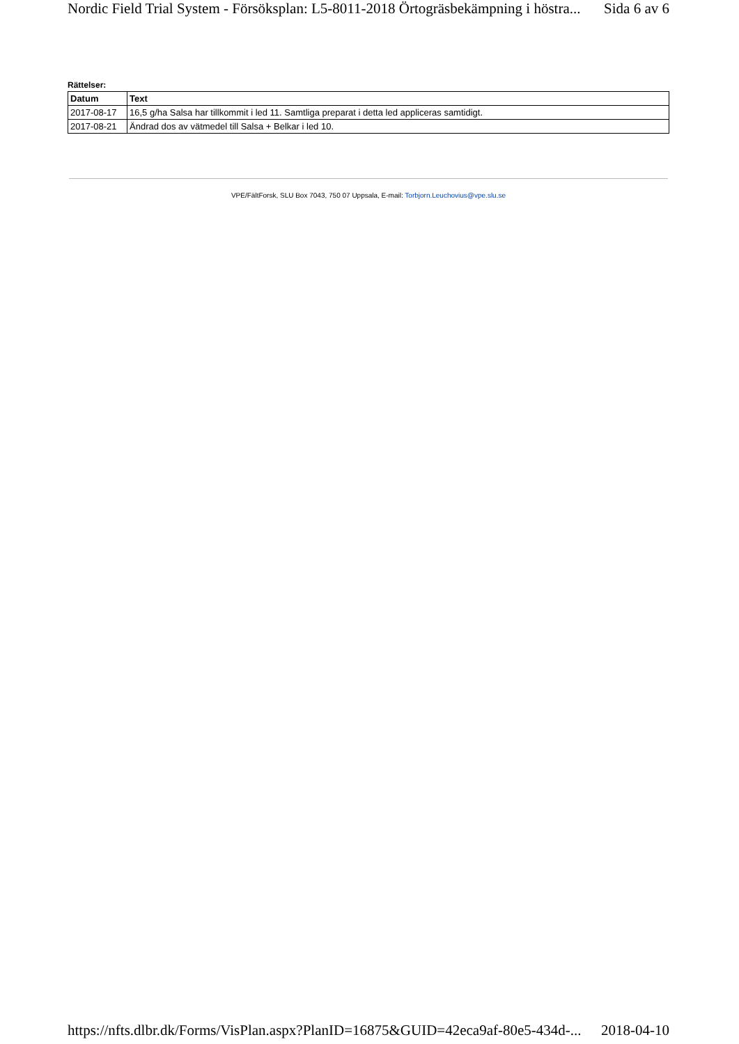Nordic Field Trial System - Försöksplan: L5-8011-2018 Örtogräsbekämpning i höstra... Sida 6 av 6
Rättelser:
| Datum | Text |
| --- | --- |
| 2017-08-17 | 16,5 g/ha Salsa har tillkommit i led 11. Samtliga preparat i detta led appliceras samtidigt. |
| 2017-08-21 | Ändrad dos av vätmedel till Salsa + Belkar i led 10. |
VPE/FältForsk, SLU Box 7043, 750 07 Uppsala, E-mail: Torbjorn.Leuchovius@vpe.slu.se
https://nfts.dlbr.dk/Forms/VisPlan.aspx?PlanID=16875&GUID=42eca9af-80e5-434d-... 2018-04-10